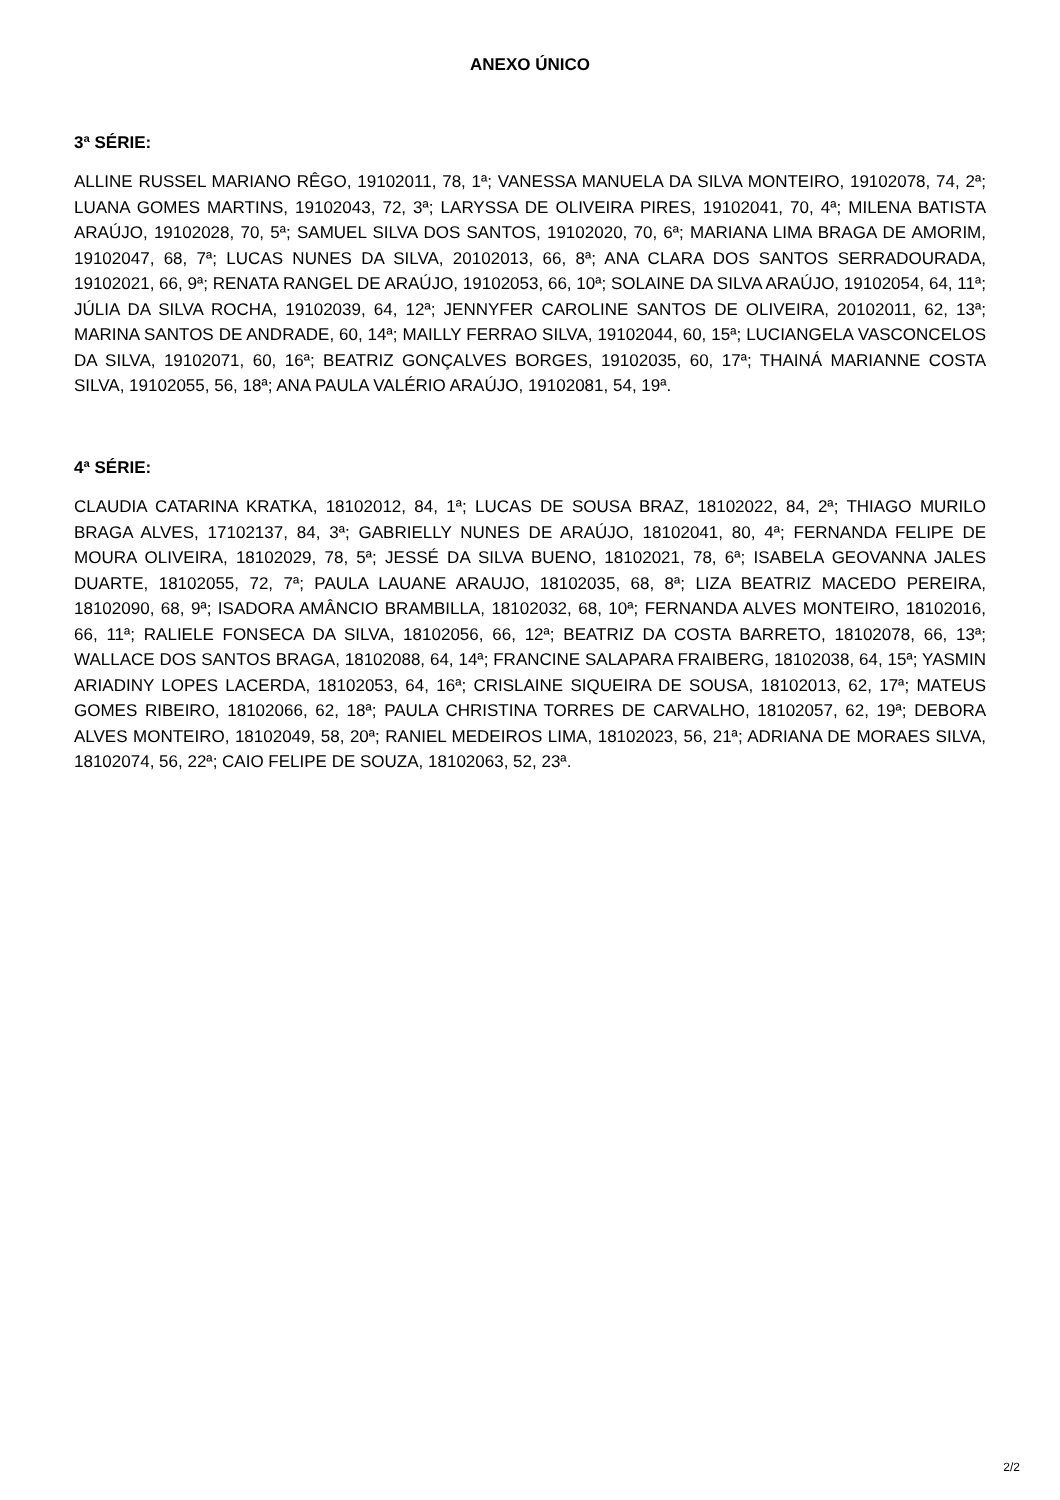ANEXO ÚNICO
3ª SÉRIE:
ALLINE RUSSEL MARIANO RÊGO, 19102011, 78, 1ª; VANESSA MANUELA DA SILVA MONTEIRO, 19102078, 74, 2ª; LUANA GOMES MARTINS, 19102043, 72, 3ª; LARYSSA DE OLIVEIRA PIRES, 19102041, 70, 4ª; MILENA BATISTA ARAÚJO, 19102028, 70, 5ª; SAMUEL SILVA DOS SANTOS, 19102020, 70, 6ª; MARIANA LIMA BRAGA DE AMORIM, 19102047, 68, 7ª; LUCAS NUNES DA SILVA, 20102013, 66, 8ª; ANA CLARA DOS SANTOS SERRADOURADA, 19102021, 66, 9ª; RENATA RANGEL DE ARAÚJO, 19102053, 66, 10ª; SOLAINE DA SILVA ARAÚJO, 19102054, 64, 11ª; JÚLIA DA SILVA ROCHA, 19102039, 64, 12ª; JENNYFER CAROLINE SANTOS DE OLIVEIRA, 20102011, 62, 13ª; MARINA SANTOS DE ANDRADE, 60, 14ª; MAILLY FERRAO SILVA, 19102044, 60, 15ª; LUCIANGELA VASCONCELOS DA SILVA, 19102071, 60, 16ª; BEATRIZ GONÇALVES BORGES, 19102035, 60, 17ª; THAINÁ MARIANNE COSTA SILVA, 19102055, 56, 18ª; ANA PAULA VALÉRIO ARAÚJO, 19102081, 54, 19ª.
4ª SÉRIE:
CLAUDIA CATARINA KRATKA, 18102012, 84, 1ª; LUCAS DE SOUSA BRAZ, 18102022, 84, 2ª; THIAGO MURILO BRAGA ALVES, 17102137, 84, 3ª; GABRIELLY NUNES DE ARAÚJO, 18102041, 80, 4ª; FERNANDA FELIPE DE MOURA OLIVEIRA, 18102029, 78, 5ª; JESSÉ DA SILVA BUENO, 18102021, 78, 6ª; ISABELA GEOVANNA JALES DUARTE, 18102055, 72, 7ª; PAULA LAUANE ARAUJO, 18102035, 68, 8ª; LIZA BEATRIZ MACEDO PEREIRA, 18102090, 68, 9ª; ISADORA AMÂNCIO BRAMBILLA, 18102032, 68, 10ª; FERNANDA ALVES MONTEIRO, 18102016, 66, 11ª; RALIELE FONSECA DA SILVA, 18102056, 66, 12ª; BEATRIZ DA COSTA BARRETO, 18102078, 66, 13ª; WALLACE DOS SANTOS BRAGA, 18102088, 64, 14ª; FRANCINE SALAPARA FRAIBERG, 18102038, 64, 15ª; YASMIN ARIADINY LOPES LACERDA, 18102053, 64, 16ª; CRISLAINE SIQUEIRA DE SOUSA, 18102013, 62, 17ª; MATEUS GOMES RIBEIRO, 18102066, 62, 18ª; PAULA CHRISTINA TORRES DE CARVALHO, 18102057, 62, 19ª; DEBORA ALVES MONTEIRO, 18102049, 58, 20ª; RANIEL MEDEIROS LIMA, 18102023, 56, 21ª; ADRIANA DE MORAES SILVA, 18102074, 56, 22ª; CAIO FELIPE DE SOUZA, 18102063, 52, 23ª.
2/2